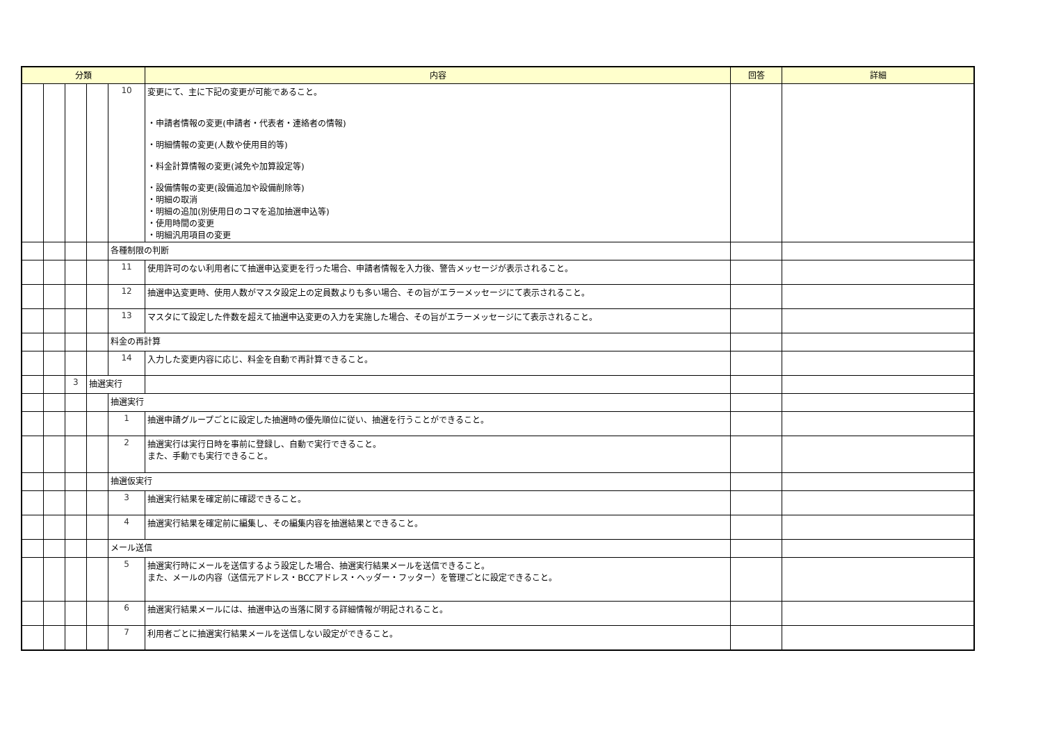| 分類 | | | | | 内容 | 回答 | 詳細 |
| --- | --- | --- | --- | --- | --- | --- | --- |
| | | | | 10 | 変更にて、主に下記の変更が可能であること。 ・申請者情報の変更(申請者・代表者・連絡者の情報) ・明細情報の変更(人数や使用目的等) ・料金計算情報の変更(減免や加算設定等) ・設備情報の変更(設備追加や設備削除等) ・明細の取消 ・明細の追加(別使用日のコマを追加抽選申込等) ・使用時間の変更 ・明細汎用項目の変更 | | |
| | | | | 各種制限の判断 | | | |
| | | | | 11 | 使用許可のない利用者にて抽選申込変更を行った場合、申請者情報を入力後、警告メッセージが表示されること。 | | |
| | | | | 12 | 抽選申込変更時、使用人数がマスタ設定上の定員数よりも多い場合、その旨がエラーメッセージにて表示されること。 | | |
| | | | | 13 | マスタにて設定した件数を超えて抽選申込変更の入力を実施した場合、その旨がエラーメッセージにて表示されること。 | | |
| | | | | 料金の再計算 | | | |
| | | | | 14 | 入力した変更内容に応じ、料金を自動で再計算できること。 | | |
| | | 3 | 抽選実行 | | | | |
| | | | | 抽選実行 | | | |
| | | | | 1 | 抽選申請グループごとに設定した抽選時の優先順位に従い、抽選を行うことができること。 | | |
| | | | | 2 | 抽選実行は実行日時を事前に登録し、自動で実行できること。 また、手動でも実行できること。 | | |
| | | | | 抽選仮実行 | | | |
| | | | | 3 | 抽選実行結果を確定前に確認できること。 | | |
| | | | | 4 | 抽選実行結果を確定前に編集し、その編集内容を抽選結果とできること。 | | |
| | | | | メール送信 | | | |
| | | | | 5 | 抽選実行時にメールを送信するよう設定した場合、抽選実行結果メールを送信できること。 また、メールの内容（送信元アドレス・BCCアドレス・ヘッダー・フッター）を管理ごとに設定できること。 | | |
| | | | | 6 | 抽選実行結果メールには、抽選申込の当落に関する詳細情報が明記されること。 | | |
| | | | | 7 | 利用者ごとに抽選実行結果メールを送信しない設定ができること。 | | |